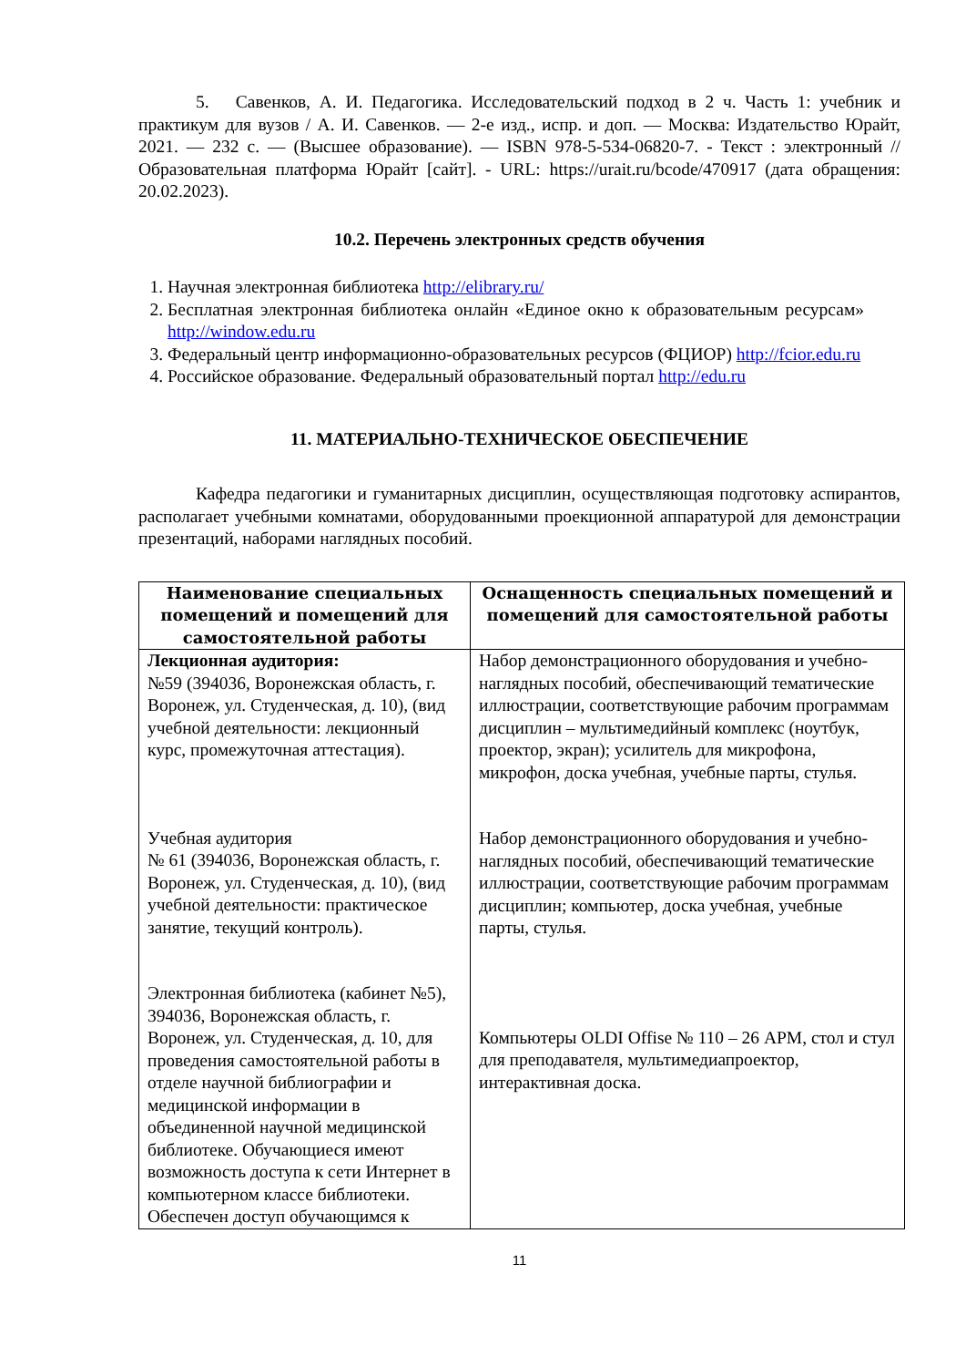5. Савенков, А. И. Педагогика. Исследовательский подход в 2 ч. Часть 1: учебник и практикум для вузов / А. И. Савенков. — 2-е изд., испр. и доп. — Москва: Издательство Юрайт, 2021. — 232 с. — (Высшее образование). — ISBN 978-5-534-06820-7. - Текст : электронный // Образовательная платформа Юрайт [сайт]. - URL: https://urait.ru/bcode/470917 (дата обращения: 20.02.2023).
10.2. Перечень электронных средств обучения
1. Научная электронная библиотека http://elibrary.ru/
2. Бесплатная электронная библиотека онлайн «Единое окно к образовательным ресурсам» http://window.edu.ru
3. Федеральный центр информационно-образовательных ресурсов (ФЦИОР) http://fcior.edu.ru
4. Российское образование. Федеральный образовательный портал http://edu.ru
11. МАТЕРИАЛЬНО-ТЕХНИЧЕСКОЕ ОБЕСПЕЧЕНИЕ
Кафедра педагогики и гуманитарных дисциплин, осуществляющая подготовку аспирантов, располагает учебными комнатами, оборудованными проекционной аппаратурой для демонстрации презентаций, наборами наглядных пособий.
| Наименование специальных помещений и помещений для самостоятельной работы | Оснащенность специальных помещений и помещений для самостоятельной работы |
| --- | --- |
| Лекционная аудитория: №59 (394036, Воронежская область, г. Воронеж, ул. Студенческая, д. 10), (вид учебной деятельности: лекционный курс, промежуточная аттестация). Учебная аудитория № 61 (394036, Воронежская область, г. Воронеж, ул. Студенческая, д. 10), (вид учебной деятельности: практическое занятие, текущий контроль). Электронная библиотека (кабинет №5), 394036, Воронежская область, г. Воронеж, ул. Студенческая, д. 10, для проведения самостоятельной работы в отделе научной библиографии и медицинской информации в объединенной научной медицинской библиотеке. Обучающиеся имеют возможность доступа к сети Интернет в компьютерном классе библиотеки. Обеспечен доступ обучающимся к | Набор демонстрационного оборудования и учебно-наглядных пособий, обеспечивающий тематические иллюстрации, соответствующие рабочим программам дисциплин – мультимедийный комплекс (ноутбук, проектор, экран); усилитель для микрофона, микрофон, доска учебная, учебные парты, стулья. Набор демонстрационного оборудования и учебно-наглядных пособий, обеспечивающий тематические иллюстрации, соответствующие рабочим программам дисциплин; компьютер, доска учебная, учебные парты, стулья. Компьютеры OLDI Offise № 110 – 26 АРМ, стол и стул для преподавателя, мультимедиапроектор, интерактивная доска. |
11